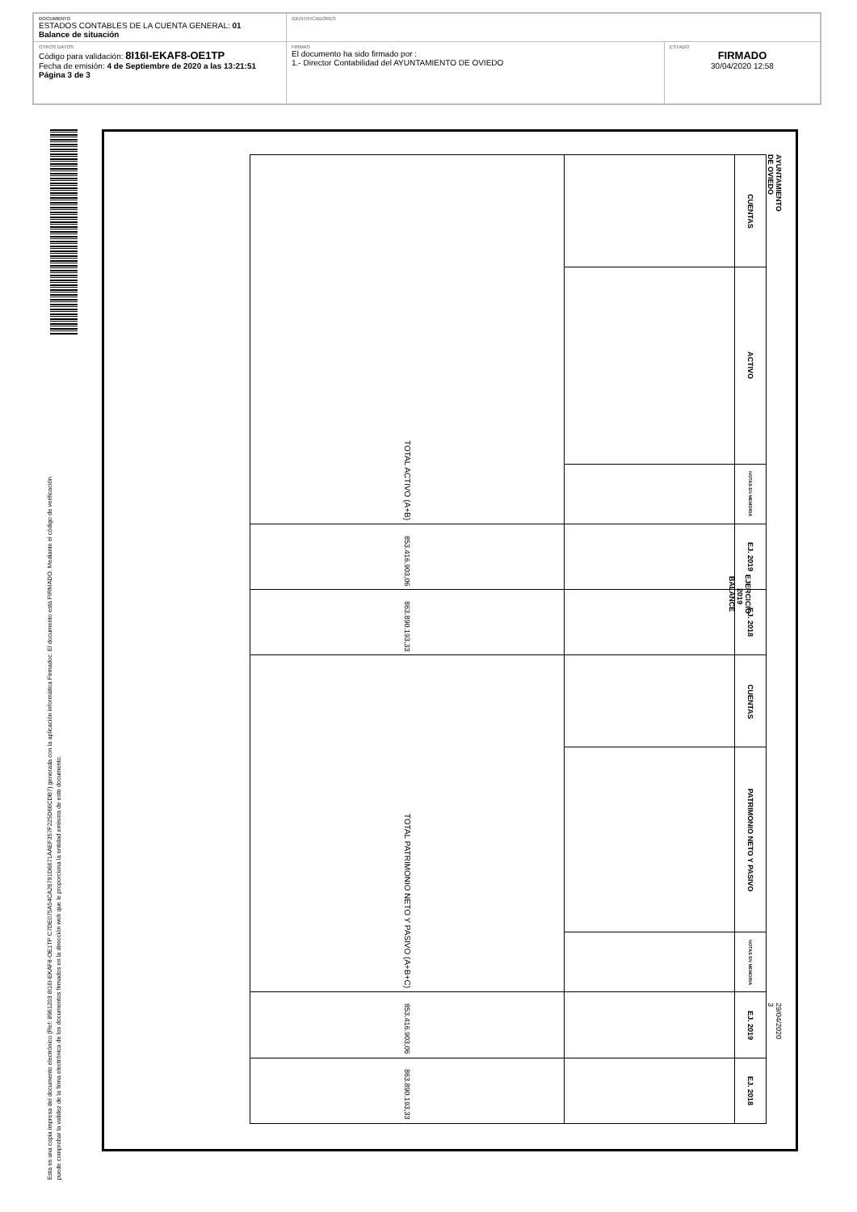| DOCUMENTO ESTADOS CONTABLES DE LA CUENTA GENERAL: 01 Balance de situación | IDENTIFICADORES | |
| OTROS DATOS Código para validación: 8I16I-EKAF8-OE1TP Fecha de emisión: 4 de Septiembre de 2020 a las 13:21:51 Página 3 de 3 | FIRMAS El documento ha sido firmado por : 1.- Director Contabilidad del AYUNTAMIENTO DE OVIEDO | ESTADO FIRMADO 30/04/2020 12:58 |
Esta es una copia impresa del documento electrónico (Ref: 8961203 8I16I-EKAF8-OE1TP C7DE075A54CA26791D6671AAEF357F225D66CDB7) generada con la aplicación informática Firmadoc. El documento está FIRMADO. Mediante el código de verificación
puede comprobar la validez de la firma electrónica de los documentos firmados en la dirección web que le proporciona la entidad emisora de este documento.
AYUNTAMIENTO DE OVIEDO
EJERCICIO 2019
BALANCE
29/04/2020
3
| CUENTAS | ACTIVO | NOTAS EN MEMORIA | EJ. 2019 | EJ. 2018 | CUENTAS | PATRIMONIO NETO Y PASIVO | NOTAS EN MEMORIA | EJ. 2019 | EJ. 2018 |
| --- | --- | --- | --- | --- | --- | --- | --- | --- | --- |
| TOTAL ACTIVO (A+B) | | | 853.416.903,06 | 863.890.193,33 | TOTAL PATRIMONIO NETO Y PASIVO (A+B+C) | | | 853.416.903,06 | 863.890.193,33 |